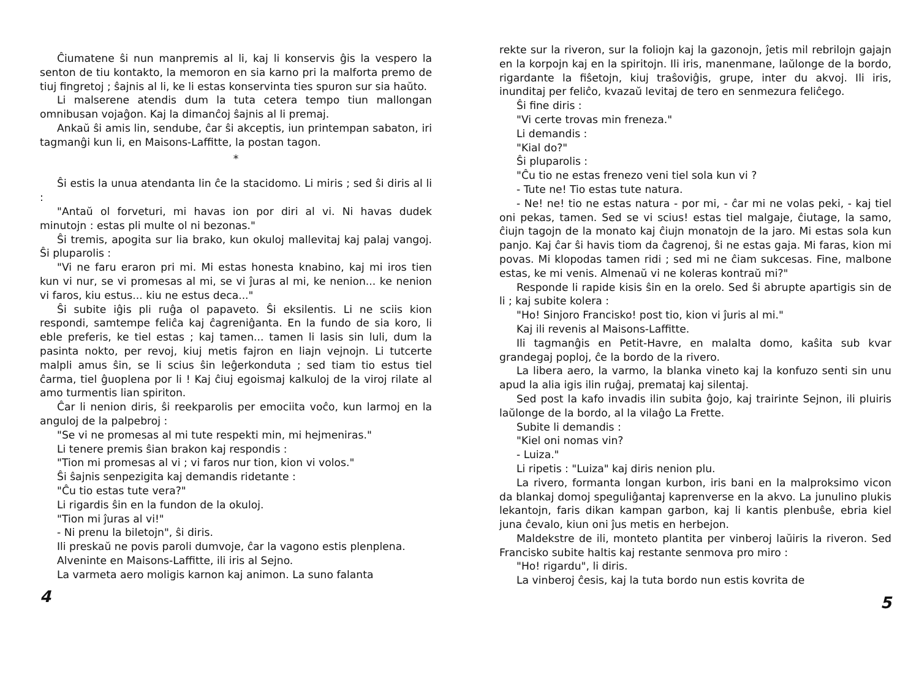Ĉiumatene ŝi nun manpremis al li, kaj li konservis ĝis la vespero la senton de tiu kontakto, la memoron en sia karno pri la malforta premo de tiuj fingretoj ; ŝajnis al li, ke li estas konservinta ties spuron sur sia haŭto.
Li malserene atendis dum la tuta cetera tempo tiun mallongan omnibusan vojaĝon. Kaj la dimanĉoj ŝajnis al li premaj.
Ankaŭ ŝi amis lin, sendube, ĉar ŝi akceptis, iun printempan sabaton, iri tagmanĝi kun li, en Maisons-Laffitte, la postan tagon.
*
Ŝi estis la unua atendanta lin ĉe la stacidomo. Li miris ; sed ŝi diris al li :
"Antaŭ ol forveturi, mi havas ion por diri al vi. Ni havas dudek minutojn : estas pli multe ol ni bezonas."
Ŝi tremis, apogita sur lia brako, kun okuloj mallevitaj kaj palaj vangoj. Ŝi pluparolis :
"Vi ne faru eraron pri mi. Mi estas honesta knabino, kaj mi iros tien kun vi nur, se vi promesas al mi, se vi ĵuras al mi, ke nenion... ke nenion vi faros, kiu estus... kiu ne estus deca..."
Ŝi subite iĝis pli ruĝa ol papaveto. Ŝi eksilentis. Li ne sciis kion respondi, samtempe feliĉa kaj ĉagreniĝanta. En la fundo de sia koro, li eble preferis, ke tiel estas ; kaj tamen... tamen li lasis sin luli, dum la pasinta nokto, per revoj, kiuj metis fajron en liajn vejnojn. Li tutcerte malpli amus ŝin, se li scius ŝin leĝerkonduta ; sed tiam tio estus tiel ĉarma, tiel ĝuoplena por li ! Kaj ĉiuj egoismaj kalkuloj de la viroj rilate al amo turmentis lian spiriton.
Ĉar li nenion diris, ŝi reekparolis per emociita voĉo, kun larmoj en la anguloj de la palpebroj :
"Se vi ne promesas al mi tute respekti min, mi hejmeniras."
Li tenere premis ŝian brakon kaj respondis :
"Tion mi promesas al vi ; vi faros nur tion, kion vi volos."
Ŝi ŝajnis senpezigita kaj demandis ridetante :
"Ĉu tio estas tute vera?"
Li rigardis ŝin en la fundon de la okuloj.
"Tion mi ĵuras al vi!"
- Ni prenu la biletojn", ŝi diris.
Ili preskaŭ ne povis paroli dumvoje, ĉar la vagono estis plenplena.
Alveninte en Maisons-Laffitte, ili iris al Sejno.
La varmeta aero moligis karnon kaj animon. La suno falanta
4
rekte sur la riveron, sur la foliojn kaj la gazonojn, ĵetis mil rebrilojn gajajn en la korpojn kaj en la spiritojn. Ili iris, manenmane, laŭlonge de la bordo, rigardante la fiŝetojn, kiuj traŝoviĝis, grupe, inter du akvoj. Ili iris, inunditaj per feliĉo, kvazaŭ levitaj de tero en senmezura feliĉego.
Ŝi fine diris :
"Vi certe trovas min freneza."
Li demandis :
"Kial do?"
Ŝi pluparolis :
"Ĉu tio ne estas frenezo veni tiel sola kun vi ?
- Tute ne! Tio estas tute natura.
- Ne! ne! tio ne estas natura - por mi, - ĉar mi ne volas peki, - kaj tiel oni pekas, tamen. Sed se vi scius! estas tiel malgaje, ĉiutage, la samo, ĉiujn tagojn de la monato kaj ĉiujn monatojn de la jaro. Mi estas sola kun panjo. Kaj ĉar ŝi havis tiom da ĉagrenoj, ŝi ne estas gaja. Mi faras, kion mi povas. Mi klopodas tamen ridi ; sed mi ne ĉiam sukcesas. Fine, malbone estas, ke mi venis. Almenaŭ vi ne koleras kontraŭ mi?"
Responde li rapide kisis ŝin en la orelo. Sed ŝi abrupte apartigis sin de li ; kaj subite kolera :
"Ho! Sinjoro Francisko! post tio, kion vi ĵuris al mi."
Kaj ili revenis al Maisons-Laffitte.
Ili tagmanĝis en Petit-Havre, en malalta domo, kaŝita sub kvar grandegaj poploj, ĉe la bordo de la rivero.
La libera aero, la varmo, la blanka vineto kaj la konfuzo senti sin unu apud la alia igis ilin ruĝaj, premataj kaj silentaj.
Sed post la kafo invadis ilin subita ĝojo, kaj trairinte Sejnon, ili pluiris laŭlonge de la bordo, al la vilaĝo La Frette.
Subite li demandis :
"Kiel oni nomas vin?
- Luiza."
Li ripetis : "Luiza" kaj diris nenion plu.
La rivero, formanta longan kurbon, iris bani en la malproksimo vicon da blankaj domoj speguliĝantaj kaprenverse en la akvo. La junulino plukis lekantojn, faris dikan kampan garbon, kaj li kantis plenbuŝe, ebria kiel juna ĉevalo, kiun oni ĵus metis en herbejon.
Maldekstre de ili, monteto plantita per vinberoj laŭiris la riveron. Sed Francisko subite haltis kaj restante senmova pro miro :
"Ho! rigardu", li diris.
La vinberoj ĉesis, kaj la tuta bordo nun estis kovrita de
5